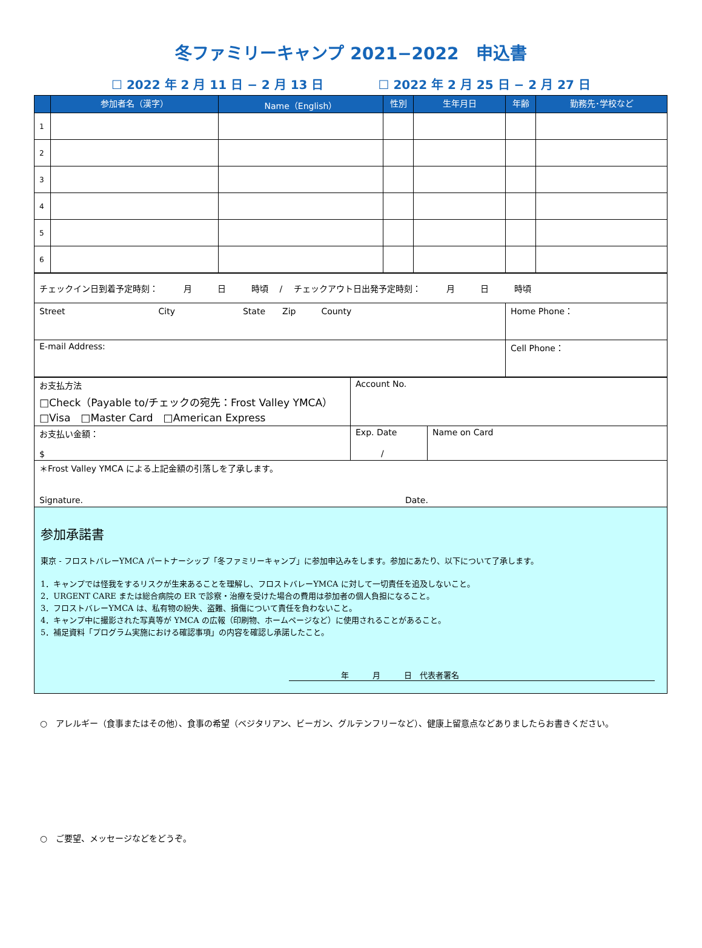冬ファミリーキャンプ 2021−2022　申込書
☐ 2022 年 2 月 11 日 − 2 月 13 日 ☐ 2022 年 2 月 25 日 − 2 月 27 日
| | 参加者名（漢字） | Name（English） | 性別 | 生年月日 | 年齢 | 勤務先･学校など |
| --- | --- | --- | --- | --- | --- | --- |
| 1 | | | | | | |
| 2 | | | | | | |
| 3 | | | | | | |
| 4 | | | | | | |
| 5 | | | | | | |
| 6 | | | | | | |
| チェックイン日到着予定時刻： 月 日 時頃 / チェックアウト日出発予定時刻： 月 日 時頃 | |
| Street City State Zip County | Home Phone： |
| E-mail Address: | Cell Phone： |
| お支払方法 □Check（Payable to/チェックの宛先：Frost Valley YMCA） □Visa □Master Card □American Express | Account No. | |
| お支払い金額： $ | Exp. Date / | Name on Card |
| ＊Frost Valley YMCA による上記金額の引落しを了承します。 Signature. Date. | | |
参加承諾書
東京 - フロストバレーYMCA パートナーシップ「冬ファミリーキャンプ」に参加申込みをします。参加にあたり、以下について了承します。
1．キャンプでは怪我をするリスクが生来あることを理解し、フロストバレーYMCA に対して一切責任を追及しないこと。
2．URGENT CARE または総合病院の ER で診察・治療を受けた場合の費用は参加者の個人負担になること。
3．フロストバレーYMCA は、私有物の紛失、盗難、損傷について責任を負わないこと。
4．キャンプ中に撮影された写真等が YMCA の広報（印刷物、ホームページなど）に使用されることがあること。
5．補足資料「プログラム実施における確認事項」の内容を確認し承諾したこと。
年　　　月　　　日　代表者署名
○　アレルギー（食事またはその他）、食事の希望（ベジタリアン、ビーガン、グルテンフリーなど）、健康上留意点などありましたらお書きください。
○　ご要望、メッセージなどをどうぞ。